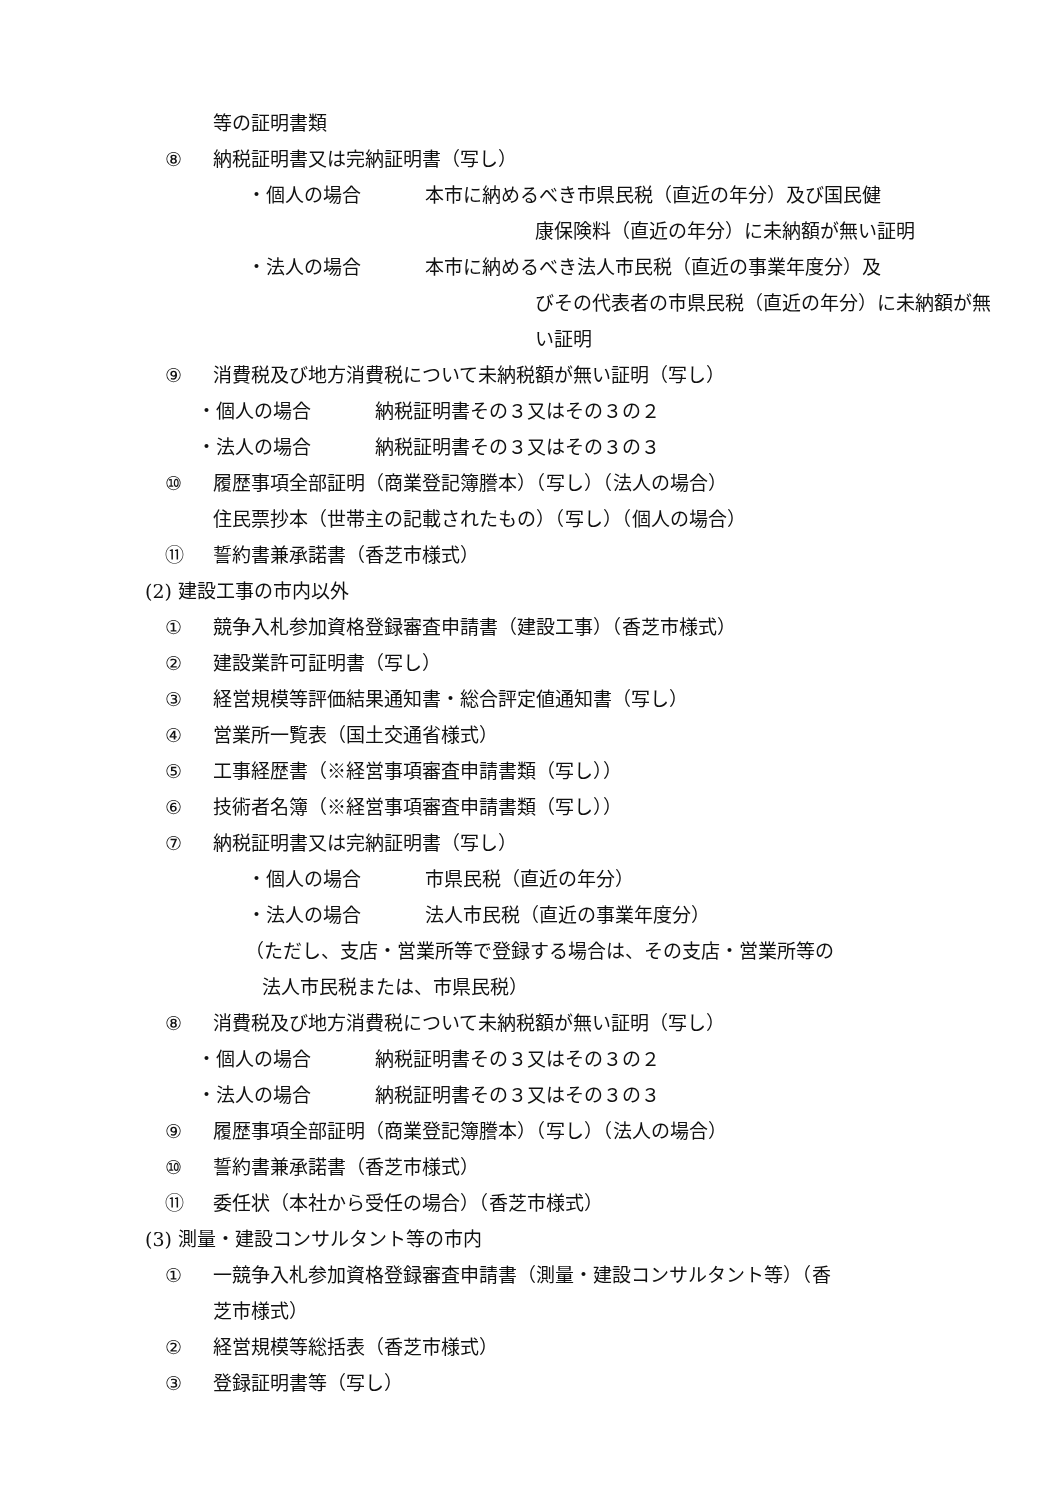等の証明書類
⑧ 納税証明書又は完納証明書（写し）
・個人の場合 本市に納めるべき市県民税（直近の年分）及び国民健
康保険料（直近の年分）に未納額が無い証明
・法人の場合 本市に納めるべき法人市民税（直近の事業年度分）及
びその代表者の市県民税（直近の年分）に未納額が無
い証明
⑨ 消費税及び地方消費税について未納税額が無い証明（写し）
・個人の場合 納税証明書その３又はその３の２
・法人の場合 納税証明書その３又はその３の３
⑩ 履歴事項全部証明（商業登記簿謄本）（写し）（法人の場合）
住民票抄本（世帯主の記載されたもの）（写し）（個人の場合）
⑪ 誓約書兼承諾書（香芝市様式）
(2) 建設工事の市内以外
① 競争入札参加資格登録審査申請書（建設工事）（香芝市様式）
② 建設業許可証明書（写し）
③ 経営規模等評価結果通知書・総合評定値通知書（写し）
④ 営業所一覧表（国土交通省様式）
⑤ 工事経歴書（※経営事項審査申請書類（写し））
⑥ 技術者名簿（※経営事項審査申請書類（写し））
⑦ 納税証明書又は完納証明書（写し）
・個人の場合 市県民税（直近の年分）
・法人の場合 法人市民税（直近の事業年度分）
（ただし、支店・営業所等で登録する場合は、その支店・営業所等の
法人市民税または、市県民税）
⑧ 消費税及び地方消費税について未納税額が無い証明（写し）
・個人の場合 納税証明書その３又はその３の２
・法人の場合 納税証明書その３又はその３の３
⑨ 履歴事項全部証明（商業登記簿謄本）（写し）（法人の場合）
⑩ 誓約書兼承諾書（香芝市様式）
⑪ 委任状（本社から受任の場合）（香芝市様式）
(3) 測量・建設コンサルタント等の市内
① 一競争入札参加資格登録審査申請書（測量・建設コンサルタント等）（香
芝市様式）
② 経営規模等総括表（香芝市様式）
③ 登録証明書等（写し）